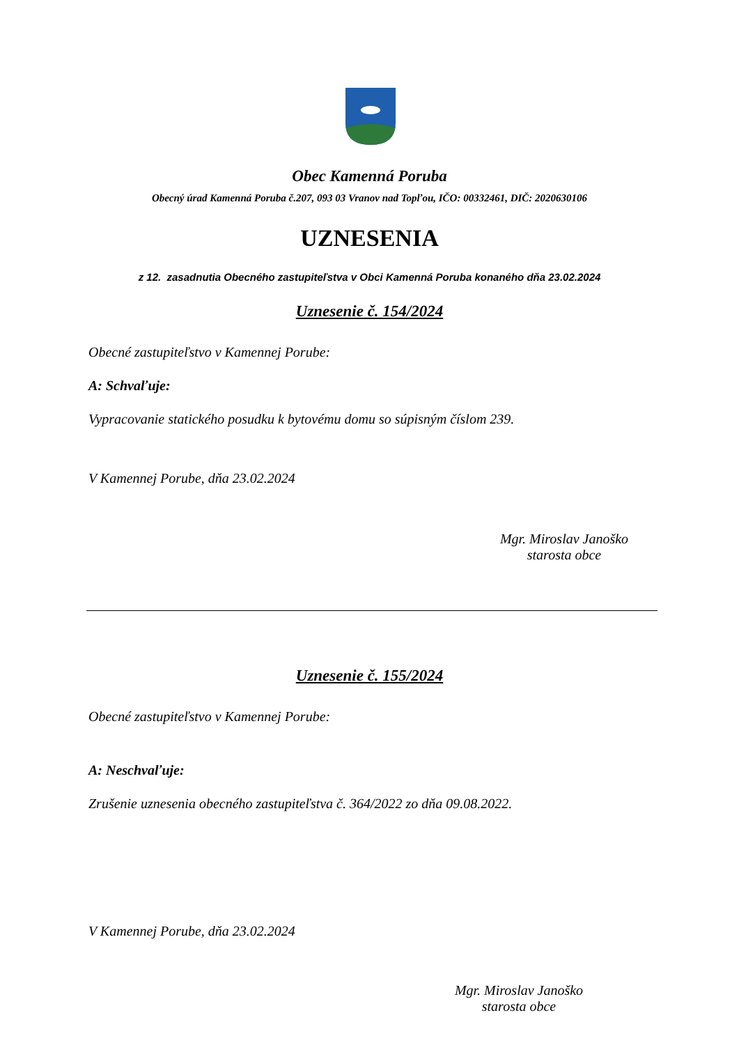Obec Kamenná Poruba
Obecný úrad Kamenná Poruba č.207, 093 03 Vranov nad Topľou, IČO: 00332461, DIČ: 2020630106
UZNESENIA
z 12. zasadnutia Obecného zastupiteľstva v Obci Kamenná Poruba konaného dňa 23.02.2024
Uznesenie č. 154/2024
Obecné zastupiteľstvo v Kamennej Porube:
A: Schvaľuje:
Vypracovanie statického posudku k bytovému domu so súpisným číslom 239.
V Kamennej Porube, dňa 23.02.2024
Mgr. Miroslav Janoško
starosta obce
Uznesenie č. 155/2024
Obecné zastupiteľstvo v Kamennej Porube:
A: Neschvaľuje:
Zrušenie uznesenia obecného zastupiteľstva č. 364/2022 zo dňa 09.08.2022.
V Kamennej Porube, dňa 23.02.2024
Mgr. Miroslav Janoško
starosta obce